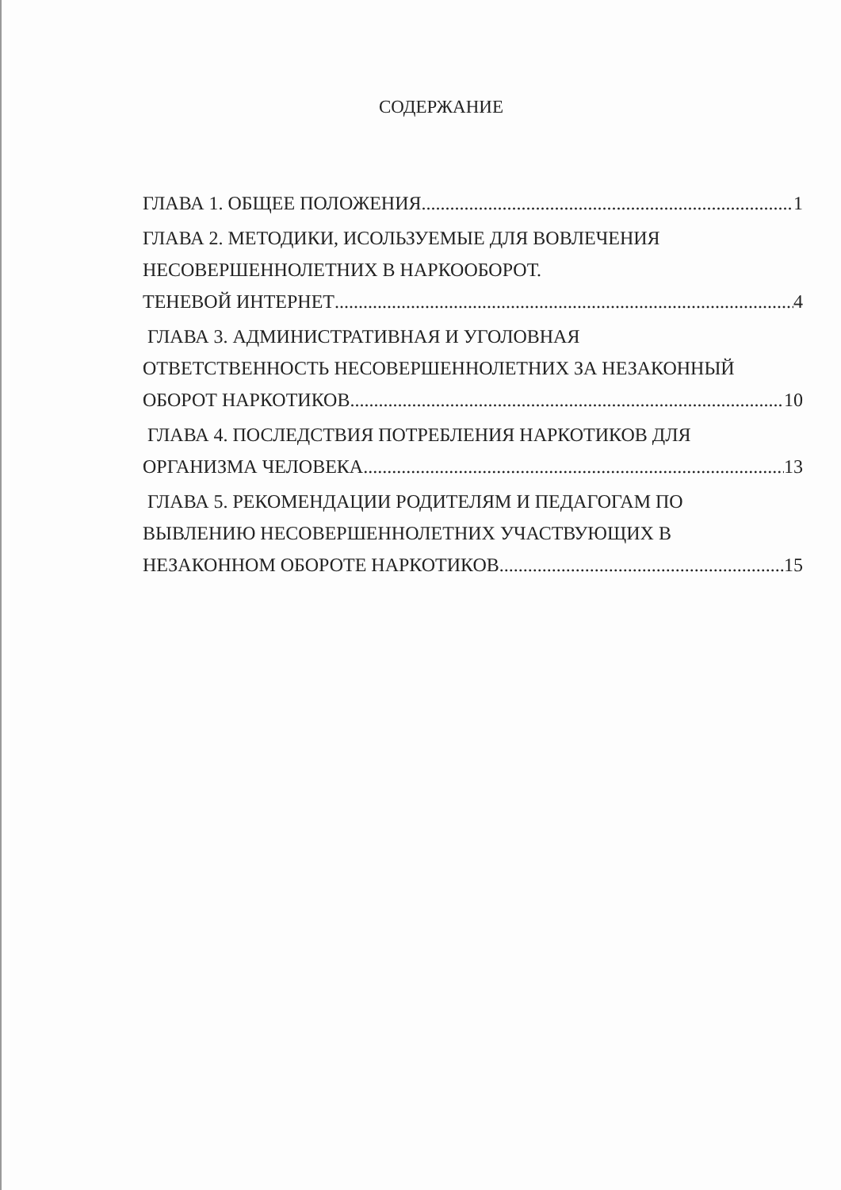СОДЕРЖАНИЕ
ГЛАВА 1. ОБЩЕЕ ПОЛОЖЕНИЯ 1
ГЛАВА 2. МЕТОДИКИ, ИСОЛЬЗУЕМЫЕ ДЛЯ ВОВЛЕЧЕНИЯ
НЕСОВЕРШЕННОЛЕТНИХ В НАРКООБОРОТ.
ТЕНЕВОЙ ИНТЕРНЕТ 4
ГЛАВА 3. АДМИНИСТРАТИВНАЯ И УГОЛОВНАЯ
ОТВЕТСТВЕННОСТЬ НЕСОВЕРШЕННОЛЕТНИХ ЗА НЕЗАКОННЫЙ
ОБОРОТ НАРКОТИКОВ 10
ГЛАВА 4. ПОСЛЕДСТВИЯ ПОТРЕБЛЕНИЯ НАРКОТИКОВ ДЛЯ
ОРГАНИЗМА ЧЕЛОВЕКА 13
ГЛАВА 5. РЕКОМЕНДАЦИИ РОДИТЕЛЯМ И ПЕДАГОГАМ ПО
ВЫВЛЕНИЮ НЕСОВЕРШЕННОЛЕТНИХ УЧАСТВУЮЩИХ В
НЕЗАКОННОМ ОБОРОТЕ НАРКОТИКОВ. 15